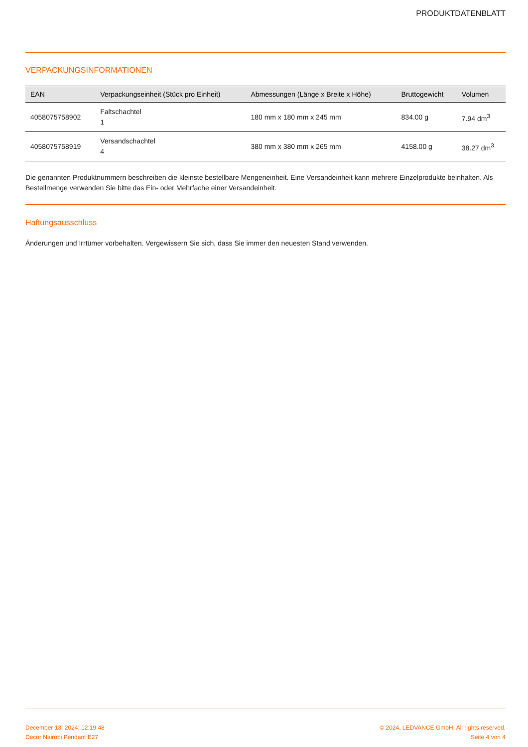PRODUKTDATENBLATT
VERPACKUNGSINFORMATIONEN
| EAN | Verpackungseinheit (Stück pro Einheit) | Abmessungen (Länge x Breite x Höhe) | Bruttogewicht | Volumen |
| --- | --- | --- | --- | --- |
| 4058075758902 | Faltschachtel 1 | 180 mm x 180 mm x 245 mm | 834.00 g | 7.94 dm<sup>3</sup> |
| 4058075758919 | Versandschachtel 4 | 380 mm x 380 mm x 265 mm | 4158.00 g | 38.27 dm<sup>3</sup> |
Die genannten Produktnummern beschreiben die kleinste bestellbare Mengeneinheit. Eine Versandeinheit kann mehrere Einzelprodukte beinhalten. Als Bestellmenge verwenden Sie bitte das Ein- oder Mehrfache einer Versandeinheit.
Haftungsausschluss
Änderungen und Irrtümer vorbehalten. Vergewissern Sie sich, dass Sie immer den neuesten Stand verwenden.
December 13, 2024, 12:19:48
Decor Nairobi Pendant E27
© 2024, LEDVANCE GmbH. All rights reserved.
Seite 4 von 4